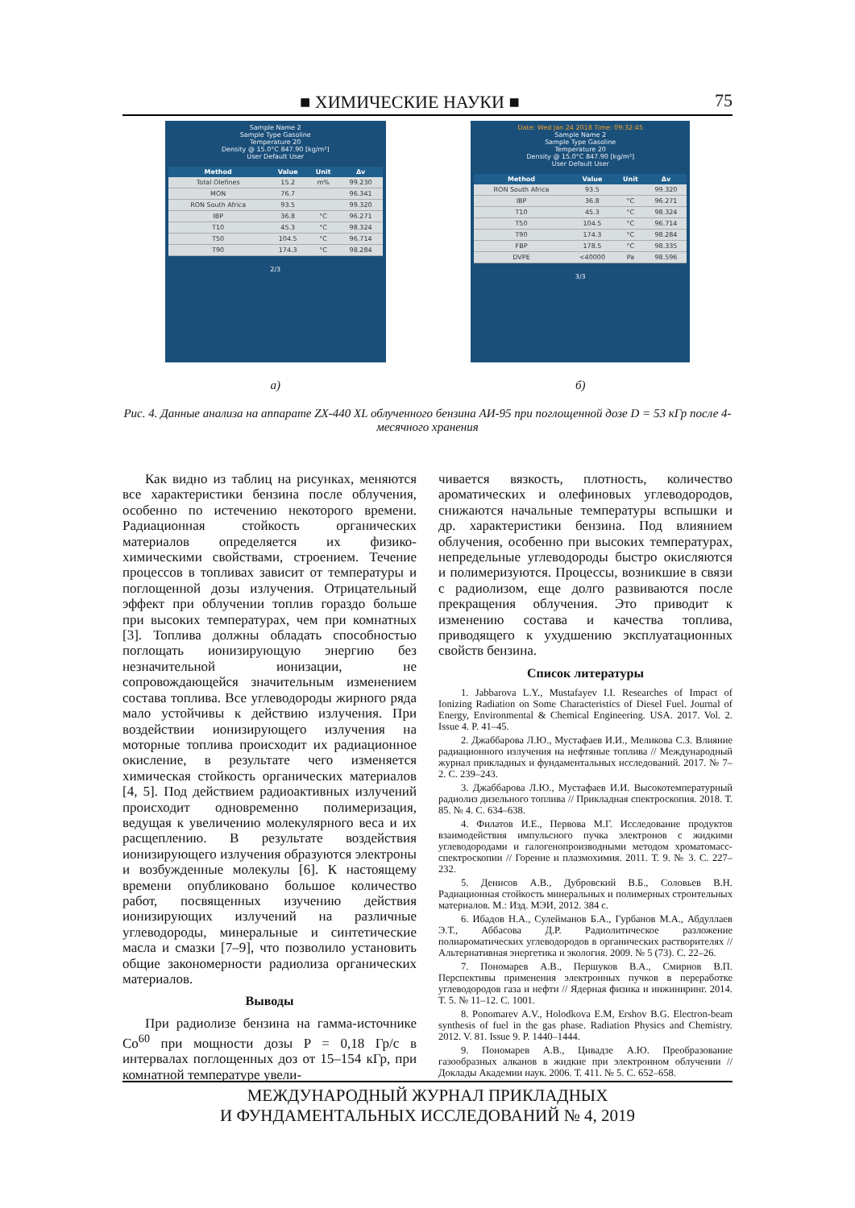■ ХИМИЧЕСКИЕ НАУКИ ■ 75
Sample Name 2
Sample Type Gasoline
Temperature 20
Density @ 15.0°C 847.90 [kg/m³]
User Default User
| Method | Value | Unit | Δv |
| --- | --- | --- | --- |
| Total Olefines | 15.2 | m% | 99.230 |
| MON | 76.7 | | 96.341 |
| RON South Africa | 93.5 | | 99.320 |
| IBP | 36.8 | °C | 96.271 |
| T10 | 45.3 | °C | 98.324 |
| T50 | 104.5 | °C | 96.714 |
| T90 | 174.3 | °C | 98.284 |
2/3
а)
Date: Wed Jan 24 2018 Time: 09:32:45
Sample Name 2
Sample Type Gasoline
Temperature 20
Density @ 15.0°C 847.90 [kg/m³]
User Default User
| Method | Value | Unit | Δv |
| --- | --- | --- | --- |
| RON South Africa | 93.5 | | 99.320 |
| IBP | 36.8 | °C | 96.271 |
| T10 | 45.3 | °C | 98.324 |
| T50 | 104.5 | °C | 96.714 |
| T90 | 174.3 | °C | 98.284 |
| FBP | 178.5 | °C | 98.335 |
| DVPE | <40000 | Pa | 98.596 |
3/3
б)
Рис. 4. Данные анализа на аппарате ZX-440 XL облученного бензина АИ-95 при поглощенной дозе D = 53 кГр после 4-месячного хранения
Как видно из таблиц на рисунках, меняются все характеристики бензина после облучения, особенно по истечению некоторого времени. Радиационная стойкость органических материалов определяется их физико-химическими свойствами, строением. Течение процессов в топливах зависит от температуры и поглощенной дозы излучения. Отрицательный эффект при облучении топлив гораздо больше при высоких температурах, чем при комнатных [3]. Топлива должны обладать способностью поглощать ионизирующую энергию без незначительной ионизации, не сопровождающейся значительным изменением состава топлива. Все углеводороды жирного ряда мало устойчивы к действию излучения. При воздействии ионизирующего излучения на моторные топлива происходит их радиационное окисление, в результате чего изменяется химическая стойкость органических материалов [4, 5]. Под действием радиоактивных излучений происходит одновременно полимеризация, ведущая к увеличению молекулярного веса и их расщеплению. В результате воздействия ионизирующего излучения образуются электроны и возбужденные молекулы [6]. К настоящему времени опубликовано большое количество работ, посвященных изучению действия ионизирующих излучений на различные углеводороды, минеральные и синтетические масла и смазки [7–9], что позволило установить общие закономерности радиолиза органических материалов.
Выводы
При радиолизе бензина на гамма-источнике Co<sup>60</sup> при мощности дозы P = 0,18 Гр/с в интервалах поглощенных доз от 15–154 кГр, при комнатной температуре увели-
чивается вязкость, плотность, количество ароматических и олефиновых углеводородов, снижаются начальные температуры вспышки и др. характеристики бензина. Под влиянием облучения, особенно при высоких температурах, непредельные углеводороды быстро окисляются и полимеризуются. Процессы, возникшие в связи с радиолизом, еще долго развиваются после прекращения облучения. Это приводит к изменению состава и качества топлива, приводящего к ухудшению эксплуатационных свойств бензина.
Список литературы
1. Jabbarova L.Y., Mustafayev I.I. Researches of Impact of Ionizing Radiation on Some Characteristics of Diesel Fuel. Journal of Energy, Environmental & Chemical Engineering. USA. 2017. Vol. 2. Issue 4. P. 41–45.
2. Джаббарова Л.Ю., Мустафаев И.И., Меликова С.З. Влияние радиационного излучения на нефтяные топлива // Международный журнал прикладных и фундаментальных исследований. 2017. № 7–2. С. 239–243.
3. Джаббарова Л.Ю., Мустафаев И.И. Высокотемпературный радиолиз дизельного топлива // Прикладная спектроскопия. 2018. Т. 85. № 4. С. 634–638.
4. Филатов И.Е., Первова М.Г. Исследование продуктов взаимодействия импульсного пучка электронов с жидкими углеводородами и галогенопроизводными методом хроматомасс-спектроскопии // Горение и плазмохимия. 2011. Т. 9. № 3. С. 227–232.
5. Денисов А.В., Дубровский В.Б., Соловьев В.Н. Радиационная стойкость минеральных и полимерных строительных материалов. М.: Изд. МЭИ, 2012. 384 с.
6. Ибадов Н.А., Сулейманов Б.А., Гурбанов М.А., Абдуллаев Э.Т., Аббасова Д.Р. Радиолитическое разложение полиароматических углеводородов в органических растворителях // Альтернативная энергетика и экология. 2009. № 5 (73). С. 22–26.
7. Пономарев А.В., Першуков В.А., Смирнов В.П. Перспективы применения электронных пучков в переработке углеводородов газа и нефти // Ядерная физика и инжиниринг. 2014. Т. 5. № 11–12. С. 1001.
8. Ponomarev A.V., Holodkova E.M, Ershov B.G. Electron-beam synthesis of fuel in the gas phase. Radiation Physics and Chemistry. 2012. V. 81. Issue 9. P. 1440–1444.
9. Пономарев А.В., Цивадзе А.Ю. Преобразование газообразных алканов в жидкие при электронном облучении // Доклады Академии наук. 2006. Т. 411. № 5. С. 652–658.
МЕЖДУНАРОДНЫЙ ЖУРНАЛ ПРИКЛАДНЫХ
И ФУНДАМЕНТАЛЬНЫХ ИССЛЕДОВАНИЙ № 4, 2019